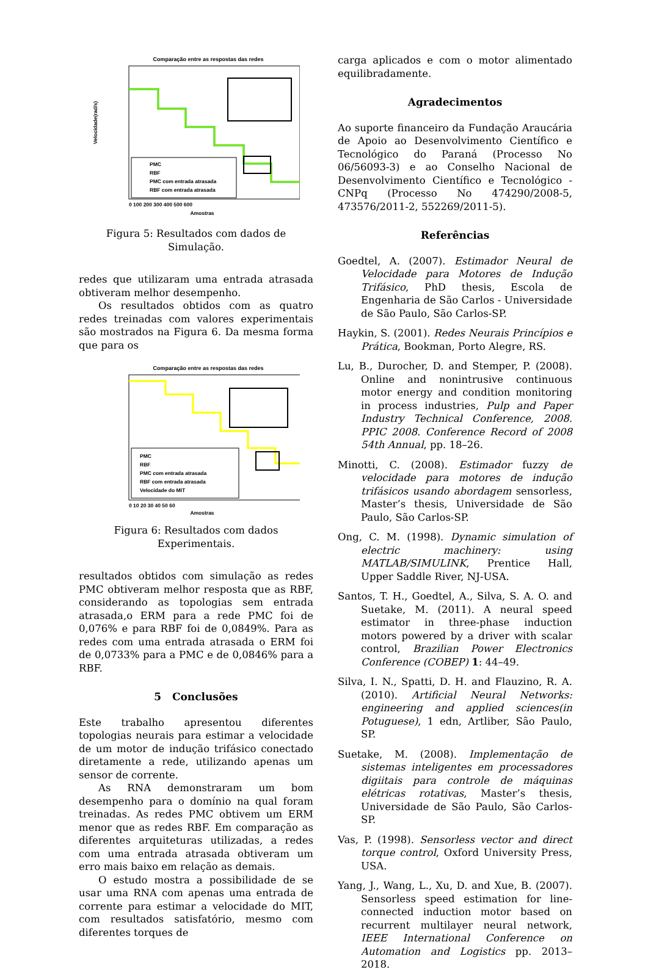Comparação entre as respostas das redes
PMC
RBF
PMC com entrada atrasada
RBF com entrada atrasada
Velocidade(rad/s)
0 100 200 300 400 500 600
Amostras
Figura 5: Resultados com dados de Simulação.
redes que utilizaram uma entrada atrasada obtiveram melhor desempenho.
Os resultados obtidos com as quatro redes treinadas com valores experimentais são mostrados na Figura 6. Da mesma forma que para os
Comparação entre as respostas das redes
PMC
RBF
PMC com entrada atrasada
RBF com entrada atrasada
Velocidade do MIT
0 10 20 30 40 50 60
Amostras
Figura 6: Resultados com dados Experimentais.
resultados obtidos com simulação as redes PMC obtiveram melhor resposta que as RBF, considerando as topologias sem entrada atrasada,o ERM para a rede PMC foi de 0,076% e para RBF foi de 0,0849%. Para as redes com uma entrada atrasada o ERM foi de 0,0733% para a PMC e de 0,0846% para a RBF.
5 Conclusões
Este trabalho apresentou diferentes topologias neurais para estimar a velocidade de um motor de indução trifásico conectado diretamente a rede, utilizando apenas um sensor de corrente.
As RNA demonstraram um bom desempenho para o domínio na qual foram treinadas. As redes PMC obtivem um ERM menor que as redes RBF. Em comparação as diferentes arquiteturas utilizadas, a redes com uma entrada atrasada obtiveram um erro mais baixo em relação as demais.
O estudo mostra a possibilidade de se usar uma RNA com apenas uma entrada de corrente para estimar a velocidade do MIT, com resultados satisfatório, mesmo com diferentes torques de
carga aplicados e com o motor alimentado equilibradamente.
Agradecimentos
Ao suporte financeiro da Fundação Araucária de Apoio ao Desenvolvimento Científico e Tecnológico do Paraná (Processo No 06/56093-3) e ao Conselho Nacional de Desenvolvimento Científico e Tecnológico - CNPq (Processo No 474290/2008-5, 473576/2011-2, 552269/2011-5).
Referências
Goedtel, A. (2007). Estimador Neural de Velocidade para Motores de Indução Trifásico, PhD thesis, Escola de Engenharia de São Carlos - Universidade de São Paulo, São Carlos-SP.
Haykin, S. (2001). Redes Neurais Princípios e Prática, Bookman, Porto Alegre, RS.
Lu, B., Durocher, D. and Stemper, P. (2008). Online and nonintrusive continuous motor energy and condition monitoring in process industries, Pulp and Paper Industry Technical Conference, 2008. PPIC 2008. Conference Record of 2008 54th Annual, pp. 18–26.
Minotti, C. (2008). Estimador fuzzy de velocidade para motores de indução trifásicos usando abordagem sensorless, Master’s thesis, Universidade de São Paulo, São Carlos-SP.
Ong, C. M. (1998). Dynamic simulation of electric machinery: using MATLAB/SIMULINK, Prentice Hall, Upper Saddle River, NJ-USA.
Santos, T. H., Goedtel, A., Silva, S. A. O. and Suetake, M. (2011). A neural speed estimator in three-phase induction motors powered by a driver with scalar control, Brazilian Power Electronics Conference (COBEP) 1: 44–49.
Silva, I. N., Spatti, D. H. and Flauzino, R. A. (2010). Artificial Neural Networks: engineering and applied sciences(in Potuguese), 1 edn, Artliber, São Paulo, SP.
Suetake, M. (2008). Implementação de sistemas inteligentes em processadores digiitais para controle de máquinas elétricas rotativas, Master’s thesis, Universidade de São Paulo, São Carlos-SP.
Vas, P. (1998). Sensorless vector and direct torque control, Oxford University Press, USA.
Yang, J., Wang, L., Xu, D. and Xue, B. (2007). Sensorless speed estimation for line-connected induction motor based on recurrent multilayer neural network, IEEE International Conference on Automation and Logistics pp. 2013–2018.